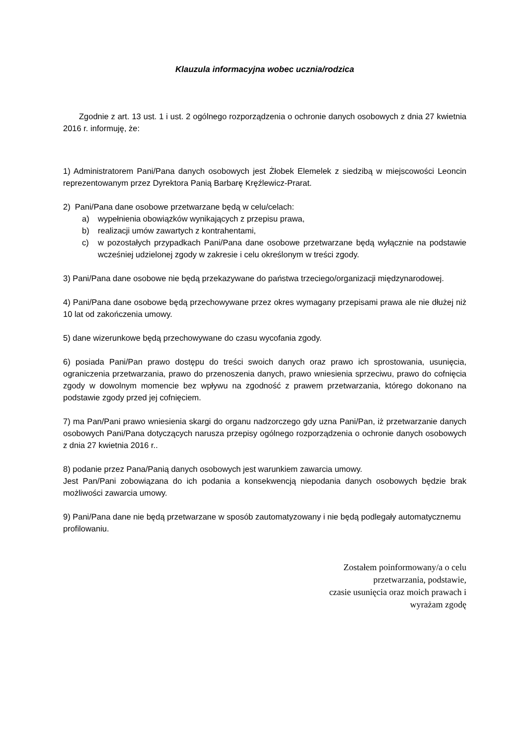Klauzula informacyjna wobec ucznia/rodzica
Zgodnie z art. 13 ust. 1 i ust. 2 ogólnego rozporządzenia o ochronie danych osobowych z dnia 27 kwietnia 2016 r. informuję, że:
1) Administratorem Pani/Pana danych osobowych jest Żłobek Elemelek z siedzibą w miejscowości Leoncin reprezentowanym przez Dyrektora Panią Barbarę Kręźlewicz-Prarat.
2) Pani/Pana dane osobowe przetwarzane będą w celu/celach:
a) wypełnienia obowiązków wynikających z przepisu prawa,
b) realizacji umów zawartych z kontrahentami,
c) w pozostałych przypadkach Pani/Pana dane osobowe przetwarzane będą wyłącznie na podstawie wcześniej udzielonej zgody w zakresie i celu określonym w treści zgody.
3) Pani/Pana dane osobowe nie będą przekazywane do państwa trzeciego/organizacji międzynarodowej.
4) Pani/Pana dane osobowe będą przechowywane przez okres wymagany przepisami prawa ale nie dłużej niż 10 lat od zakończenia umowy.
5) dane wizerunkowe będą przechowywane do czasu wycofania zgody.
6) posiada Pani/Pan prawo dostępu do treści swoich danych oraz prawo ich sprostowania, usunięcia, ograniczenia przetwarzania, prawo do przenoszenia danych, prawo wniesienia sprzeciwu, prawo do cofnięcia zgody w dowolnym momencie bez wpływu na zgodność z prawem przetwarzania, którego dokonano na podstawie zgody przed jej cofnięciem.
7) ma Pan/Pani prawo wniesienia skargi do organu nadzorczego gdy uzna Pani/Pan, iż przetwarzanie danych osobowych Pani/Pana dotyczących narusza przepisy ogólnego rozporządzenia o ochronie danych osobowych z dnia 27 kwietnia 2016 r..
8) podanie przez Pana/Panią danych osobowych jest warunkiem zawarcia umowy.
Jest Pan/Pani zobowiązana do ich podania a konsekwencją niepodania danych osobowych będzie brak możliwości zawarcia umowy.
9) Pani/Pana dane nie będą przetwarzane w sposób zautomatyzowany i nie będą podlegały automatycznemu profilowaniu.
Zostałem poinformowany/a o celu
przetwarzania, podstawie,
czasie usunięcia oraz moich prawach i
wyrażam zgodę